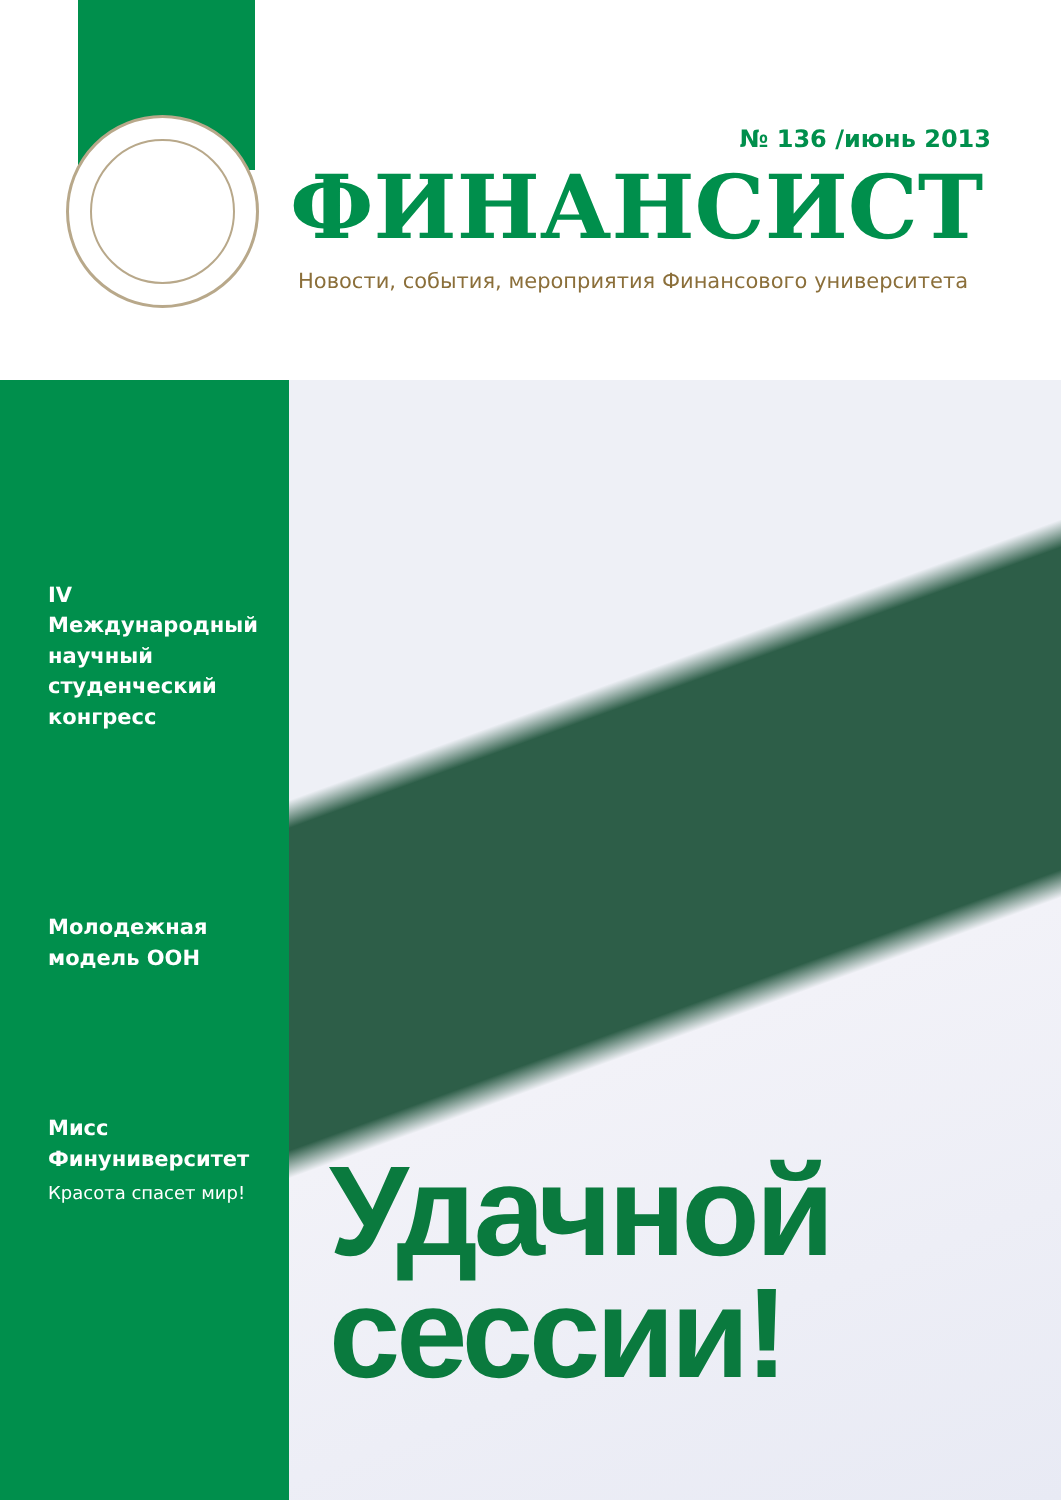№ 136 /июнь 2013
ФИНАНСИСТ
Новости, события, мероприятия Финансового университета
IV Международный научный студенческий конгресс
Молодежная модель ООН
Мисс Финуниверситет
Красота спасет мир!
Удачной
сессии!